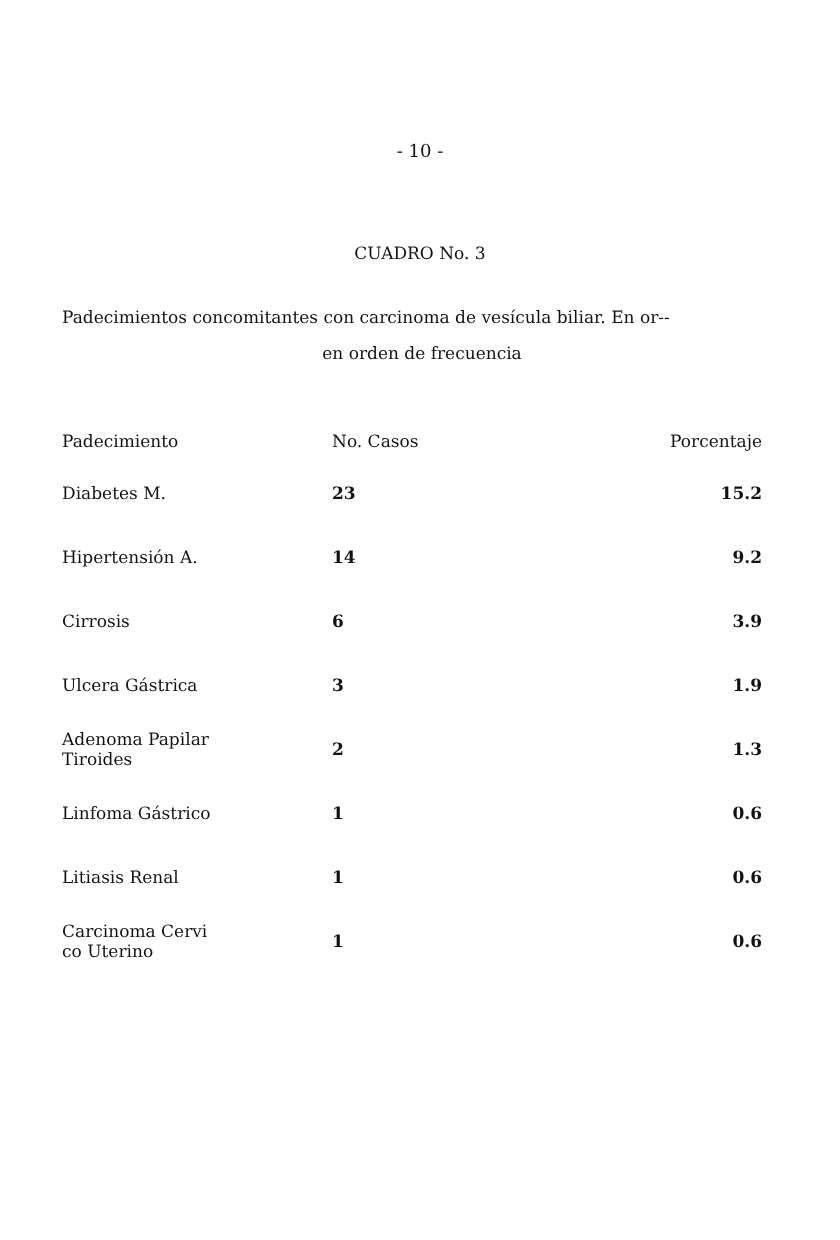- 10 -
CUADRO No. 3
Padecimientos concomitantes con carcinoma de vesícula biliar. En or--
en orden de frecuencia
| Padecimiento | No. Casos | Porcentaje |
| --- | --- | --- |
| Diabetes M. | 23 | 15.2 |
| Hipertensión A. | 14 | 9.2 |
| Cirrosis | 6 | 3.9 |
| Ulcera Gástrica | 3 | 1.9 |
| Adenoma Papilar Tiroides | 2 | 1.3 |
| Linfoma Gástrico | 1 | 0.6 |
| Litiasis Renal | 1 | 0.6 |
| Carcinoma Cervi co Uterino | 1 | 0.6 |